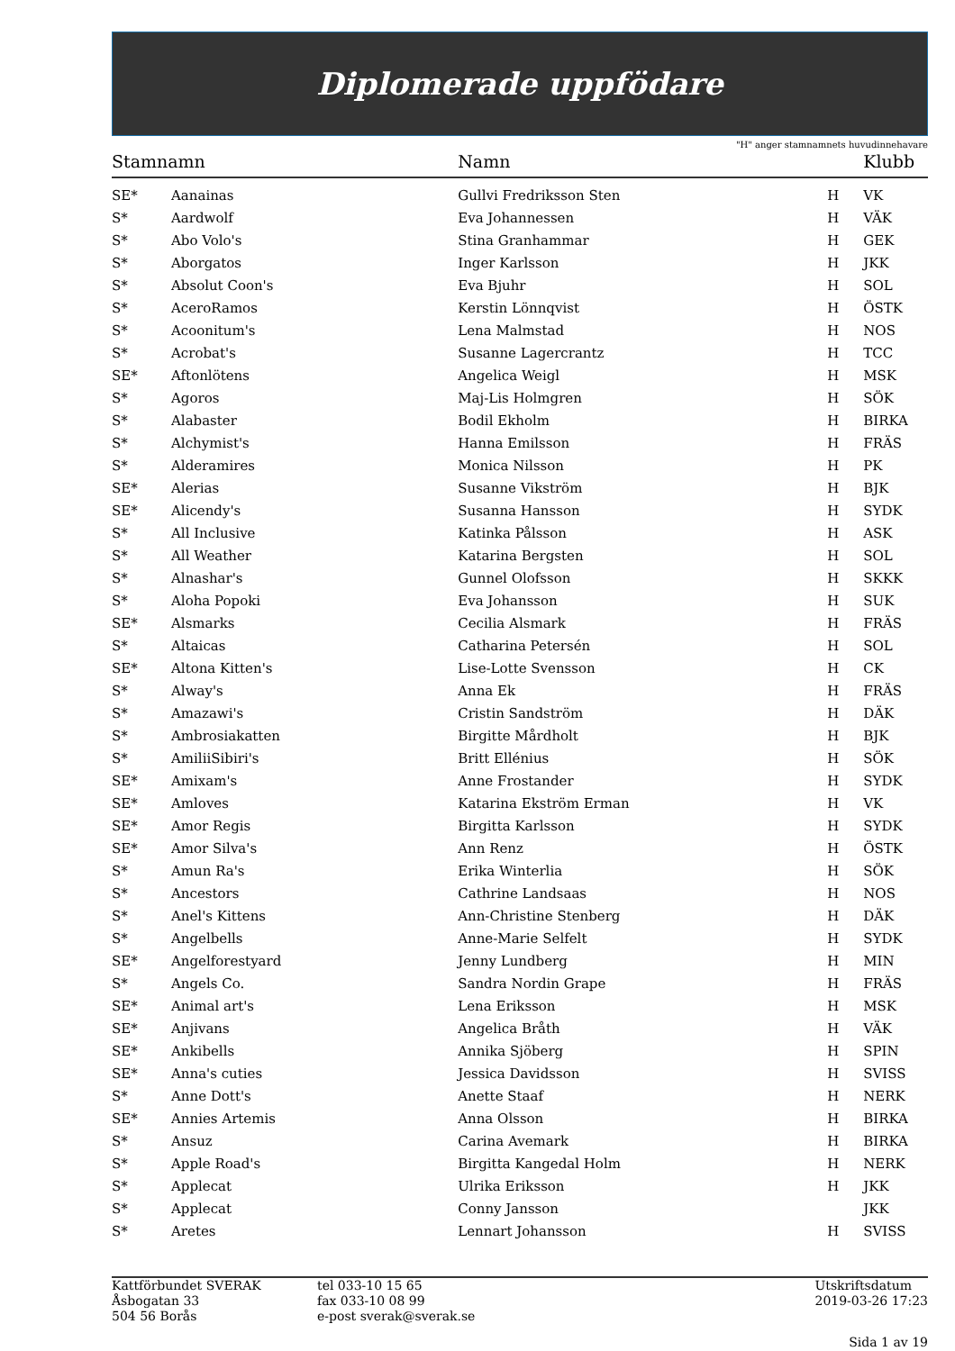Diplomerade uppfödare
"H" anger stamnamnets huvudinnehavare
| Stamnamn | | Namn | | Klubb |
| --- | --- | --- | --- | --- |
| SE* | Aanainas | Gullvi Fredriksson Sten | H | VK |
| S* | Aardwolf | Eva Johannessen | H | VÄK |
| S* | Abo Volo's | Stina Granhammar | H | GEK |
| S* | Aborgatos | Inger Karlsson | H | JKK |
| S* | Absolut Coon's | Eva Bjuhr | H | SOL |
| S* | AceroRamos | Kerstin Lönnqvist | H | ÖSTK |
| S* | Acoonitum's | Lena Malmstad | H | NOS |
| S* | Acrobat's | Susanne Lagercrantz | H | TCC |
| SE* | Aftonlötens | Angelica Weigl | H | MSK |
| S* | Agoros | Maj-Lis Holmgren | H | SÖK |
| S* | Alabaster | Bodil Ekholm | H | BIRKA |
| S* | Alchymist's | Hanna Emilsson | H | FRÄS |
| S* | Alderamires | Monica Nilsson | H | PK |
| SE* | Alerias | Susanne Vikström | H | BJK |
| SE* | Alicendy's | Susanna Hansson | H | SYDK |
| S* | All Inclusive | Katinka Pålsson | H | ASK |
| S* | All Weather | Katarina Bergsten | H | SOL |
| S* | Alnashar's | Gunnel Olofsson | H | SKKK |
| S* | Aloha Popoki | Eva Johansson | H | SUK |
| SE* | Alsmarks | Cecilia Alsmark | H | FRÄS |
| S* | Altaicas | Catharina Petersén | H | SOL |
| SE* | Altona Kitten's | Lise-Lotte Svensson | H | CK |
| S* | Alway's | Anna Ek | H | FRÄS |
| S* | Amazawi's | Cristin Sandström | H | DÄK |
| S* | Ambrosiakatten | Birgitte Mårdholt | H | BJK |
| S* | AmiliiSibiri's | Britt Ellénius | H | SÖK |
| SE* | Amixam's | Anne Frostander | H | SYDK |
| SE* | Amloves | Katarina Ekström Erman | H | VK |
| SE* | Amor Regis | Birgitta Karlsson | H | SYDK |
| SE* | Amor Silva's | Ann Renz | H | ÖSTK |
| S* | Amun Ra's | Erika Winterlia | H | SÖK |
| S* | Ancestors | Cathrine Landsaas | H | NOS |
| S* | Anel's Kittens | Ann-Christine Stenberg | H | DÄK |
| S* | Angelbells | Anne-Marie Selfelt | H | SYDK |
| SE* | Angelforestyard | Jenny Lundberg | H | MIN |
| S* | Angels Co. | Sandra Nordin Grape | H | FRÄS |
| SE* | Animal art's | Lena Eriksson | H | MSK |
| SE* | Anjivans | Angelica Bråth | H | VÄK |
| SE* | Ankibells | Annika Sjöberg | H | SPIN |
| SE* | Anna's cuties | Jessica Davidsson | H | SVISS |
| S* | Anne Dott's | Anette Staaf | H | NERK |
| SE* | Annies Artemis | Anna Olsson | H | BIRKA |
| S* | Ansuz | Carina Avemark | H | BIRKA |
| S* | Apple Road's | Birgitta Kangedal Holm | H | NERK |
| S* | Applecat | Ulrika Eriksson | H | JKK |
| S* | Applecat | Conny Jansson | | JKK |
| S* | Aretes | Lennart Johansson | H | SVISS |
Kattförbundet SVERAK
Åsbogatan 33
504 56 Borås
tel 033-10 15 65
fax 033-10 08 99
e-post sverak@sverak.se
Utskriftsdatum
2019-03-26 17:23
Sida 1 av 19